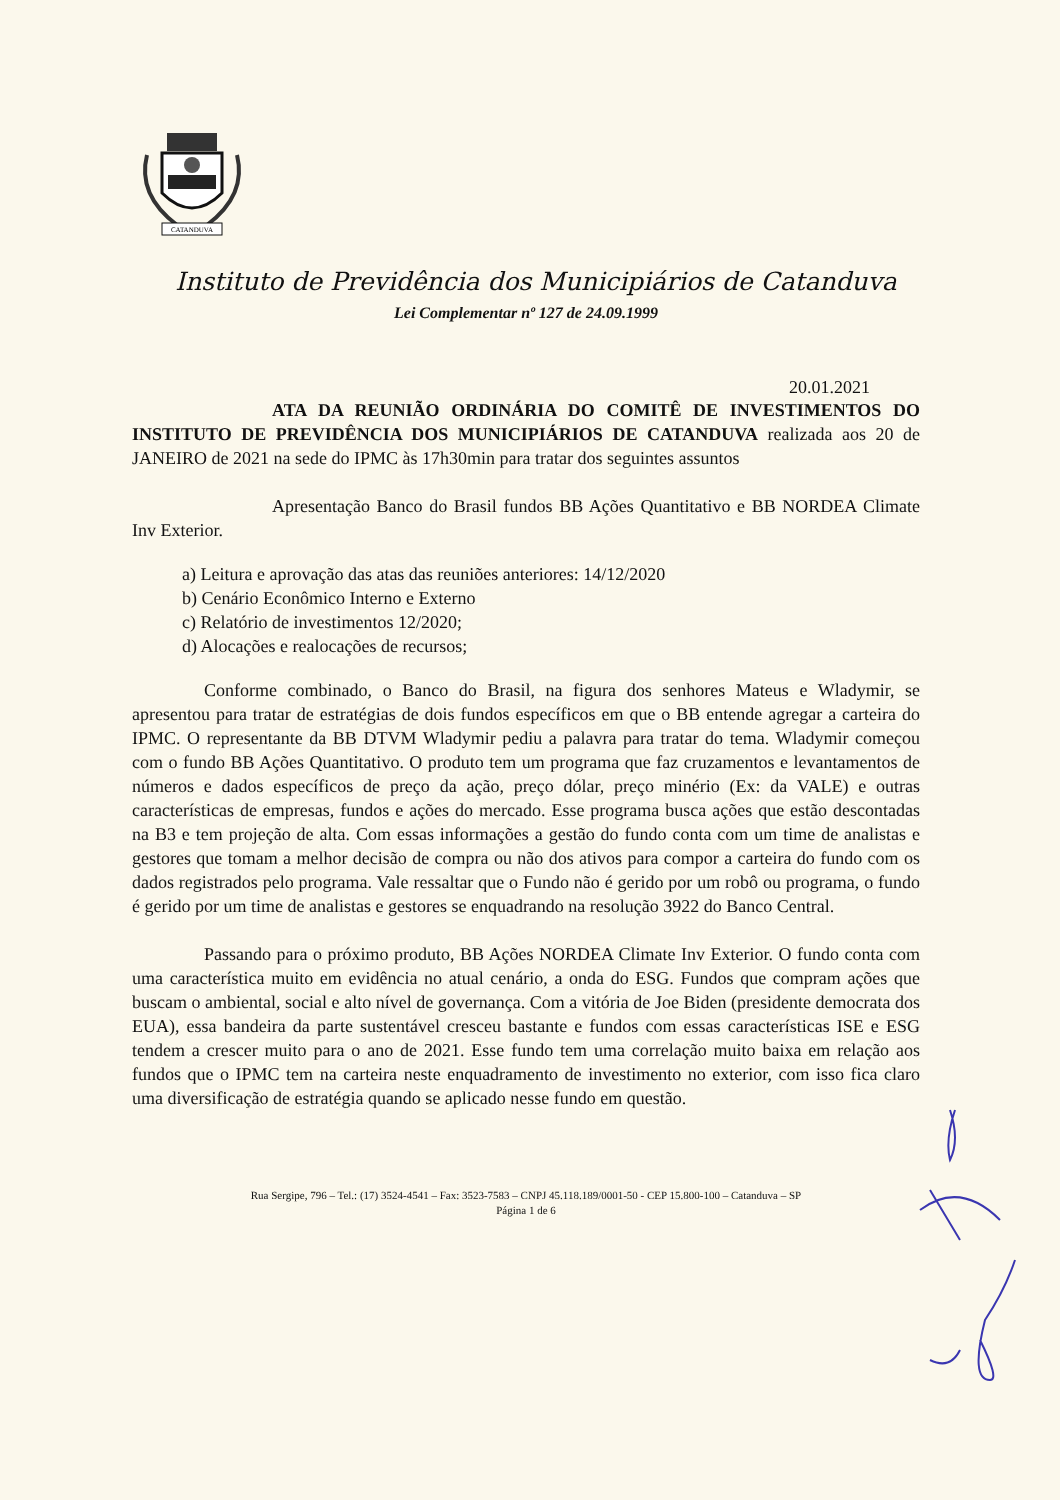CATANDUVA
Instituto de Previdência dos Municipiários de Catanduva
Lei Complementar nº 127 de 24.09.1999
20.01.2021
ATA DA REUNIÃO ORDINÁRIA DO COMITÊ DE INVESTIMENTOS DO INSTITUTO DE PREVIDÊNCIA DOS MUNICIPIÁRIOS DE CATANDUVA realizada aos 20 de JANEIRO de 2021 na sede do IPMC às 17h30min para tratar dos seguintes assuntos
Apresentação Banco do Brasil fundos BB Ações Quantitativo e BB NORDEA Climate Inv Exterior.
a) Leitura e aprovação das atas das reuniões anteriores: 14/12/2020
b) Cenário Econômico Interno e Externo
c) Relatório de investimentos 12/2020;
d) Alocações e realocações de recursos;
Conforme combinado, o Banco do Brasil, na figura dos senhores Mateus e Wladymir, se apresentou para tratar de estratégias de dois fundos específicos em que o BB entende agregar a carteira do IPMC. O representante da BB DTVM Wladymir pediu a palavra para tratar do tema. Wladymir começou com o fundo BB Ações Quantitativo. O produto tem um programa que faz cruzamentos e levantamentos de números e dados específicos de preço da ação, preço dólar, preço minério (Ex: da VALE) e outras características de empresas, fundos e ações do mercado. Esse programa busca ações que estão descontadas na B3 e tem projeção de alta. Com essas informações a gestão do fundo conta com um time de analistas e gestores que tomam a melhor decisão de compra ou não dos ativos para compor a carteira do fundo com os dados registrados pelo programa. Vale ressaltar que o Fundo não é gerido por um robô ou programa, o fundo é gerido por um time de analistas e gestores se enquadrando na resolução 3922 do Banco Central.
Passando para o próximo produto, BB Ações NORDEA Climate Inv Exterior. O fundo conta com uma característica muito em evidência no atual cenário, a onda do ESG. Fundos que compram ações que buscam o ambiental, social e alto nível de governança. Com a vitória de Joe Biden (presidente democrata dos EUA), essa bandeira da parte sustentável cresceu bastante e fundos com essas características ISE e ESG tendem a crescer muito para o ano de 2021. Esse fundo tem uma correlação muito baixa em relação aos fundos que o IPMC tem na carteira neste enquadramento de investimento no exterior, com isso fica claro uma diversificação de estratégia quando se aplicado nesse fundo em questão.
Rua Sergipe, 796 – Tel.: (17) 3524-4541 – Fax: 3523-7583 – CNPJ 45.118.189/0001-50 - CEP 15.800-100 – Catanduva – SP
Página 1 de 6